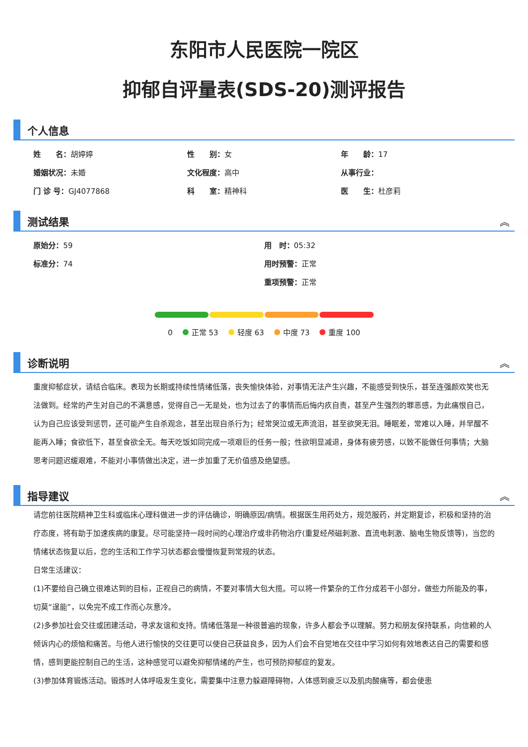东阳市人民医院一院区
抑郁自评量表(SDS-20)测评报告
个人信息
姓　　名：胡婷婷 性　　别：女 年　　龄：17
婚姻状况：未婚 文化程度：高中 从事行业：
门 诊 号：GJ4077868 科　　室：精神科 医　　生：杜彦莉
测试结果
︽
原始分：59 用　时：05:32
标准分：74 用时预警：正常
重项预警：正常
0 正常 53 轻度 63 中度 73 重度 100
诊断说明
︽
重度抑郁症状，请结合临床。表现为长期或持续性情绪低落，丧失愉快体验，对事情无法产生兴趣，不能感受到快乐，甚至连强颜欢笑也无法做到。经常的产生对自己的不满意感，觉得自己一无是处，也为过去了的事情而后悔内疚自责，甚至产生强烈的罪恶感，为此痛恨自己，认为自己应该受到惩罚，还可能产生自杀观念，甚至出现自杀行为；经常哭泣或无声流泪，甚至欲哭无泪。睡眠差，常难以入睡，并早醒不能再入睡；食欲低下，甚至食欲全无。每天吃饭如同完成一项艰巨的任务一般；性欲明显减退，身体有疲劳感，以致不能做任何事情；大脑思考问题迟缓艰难，不能对小事情做出决定，进一步加重了无价值感及绝望感。
指导建议
︽
请您前往医院精神卫生科或临床心理科做进一步的评估确诊，明确原因/病情。根据医生用药处方，规范服药，并定期复诊，积极和坚持的治疗态度，将有助于加速疾病的康复。尽可能坚持一段时间的心理治疗或非药物治疗(重复经颅磁刺激、直流电刺激、脑电生物反馈等)，当您的情绪状态恢复以后，您的生活和工作学习状态都会慢慢恢复到常规的状态。
日常生活建议：
(1)不要给自己确立很难达到的目标，正视自己的病情，不要对事情大包大揽。可以将一件繁杂的工作分成若干小部分，做些力所能及的事，切莫“逞能”，以免完不成工作而心灰意冷。
(2)多参加社会交往或团建活动，寻求友谊和支持。情绪低落是一种很普遍的现象，许多人都会予以理解。努力和朋友保持联系，向信赖的人倾诉内心的烦恼和痛苦。与他人进行愉快的交往更可以使自己获益良多，因为人们会不自觉地在交往中学习如何有效地表达自己的需要和感情，感到更能控制自己的生活，这种感觉可以避免抑郁情绪的产生，也可预防抑郁症的复发。
(3)参加体育锻炼活动。锻炼时人体呼吸发生变化，需要集中注意力躲避障碍物，人体感到疲乏以及肌肉酸痛等，都会使患